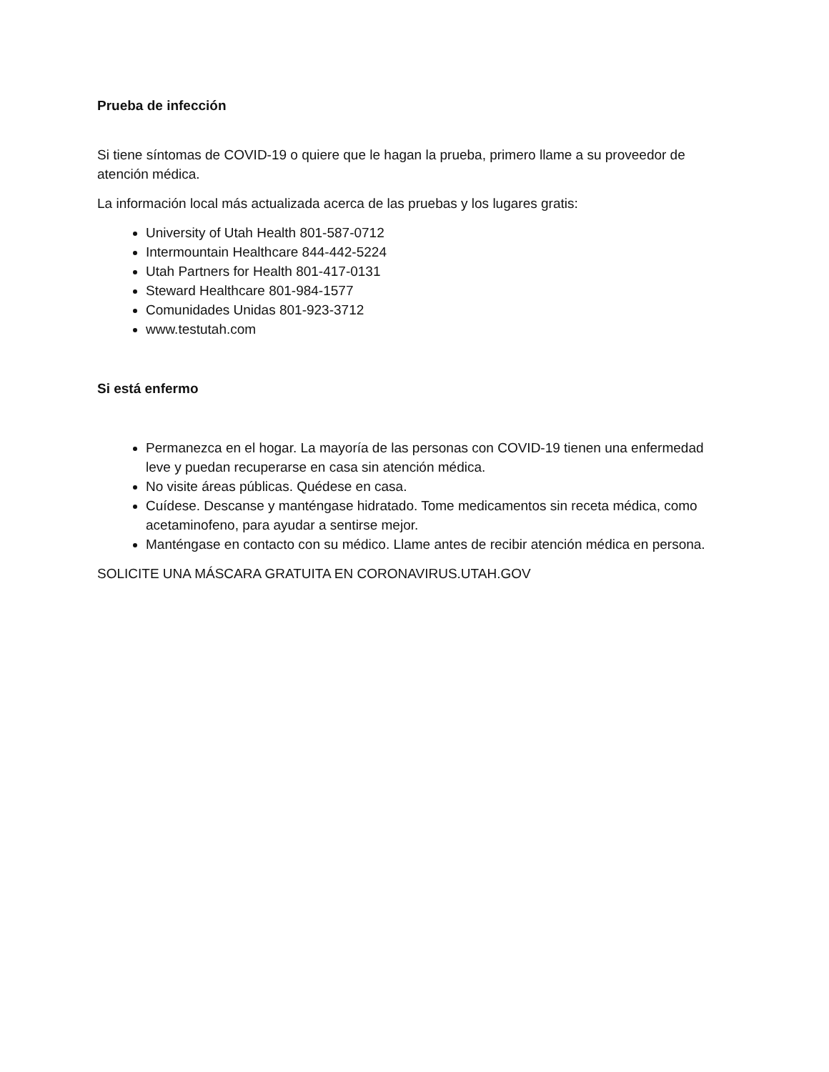Prueba de infección
Si tiene síntomas de COVID-19 o quiere que le hagan la prueba, primero llame a su proveedor de atención médica.
La información local más actualizada acerca de las pruebas y los lugares gratis:
University of Utah Health 801-587-0712
Intermountain Healthcare 844-442-5224
Utah Partners for Health 801-417-0131
Steward Healthcare 801-984-1577
Comunidades Unidas 801-923-3712
www.testutah.com
Si está enfermo
Permanezca en el hogar. La mayoría de las personas con COVID-19 tienen una enfermedad leve y puedan recuperarse en casa sin atención médica.
No visite áreas públicas. Quédese en casa.
Cuídese. Descanse y manténgase hidratado. Tome medicamentos sin receta médica, como acetaminofeno, para ayudar a sentirse mejor.
Manténgase en contacto con su médico. Llame antes de recibir atención médica en persona.
SOLICITE UNA MÁSCARA GRATUITA EN CORONAVIRUS.UTAH.GOV